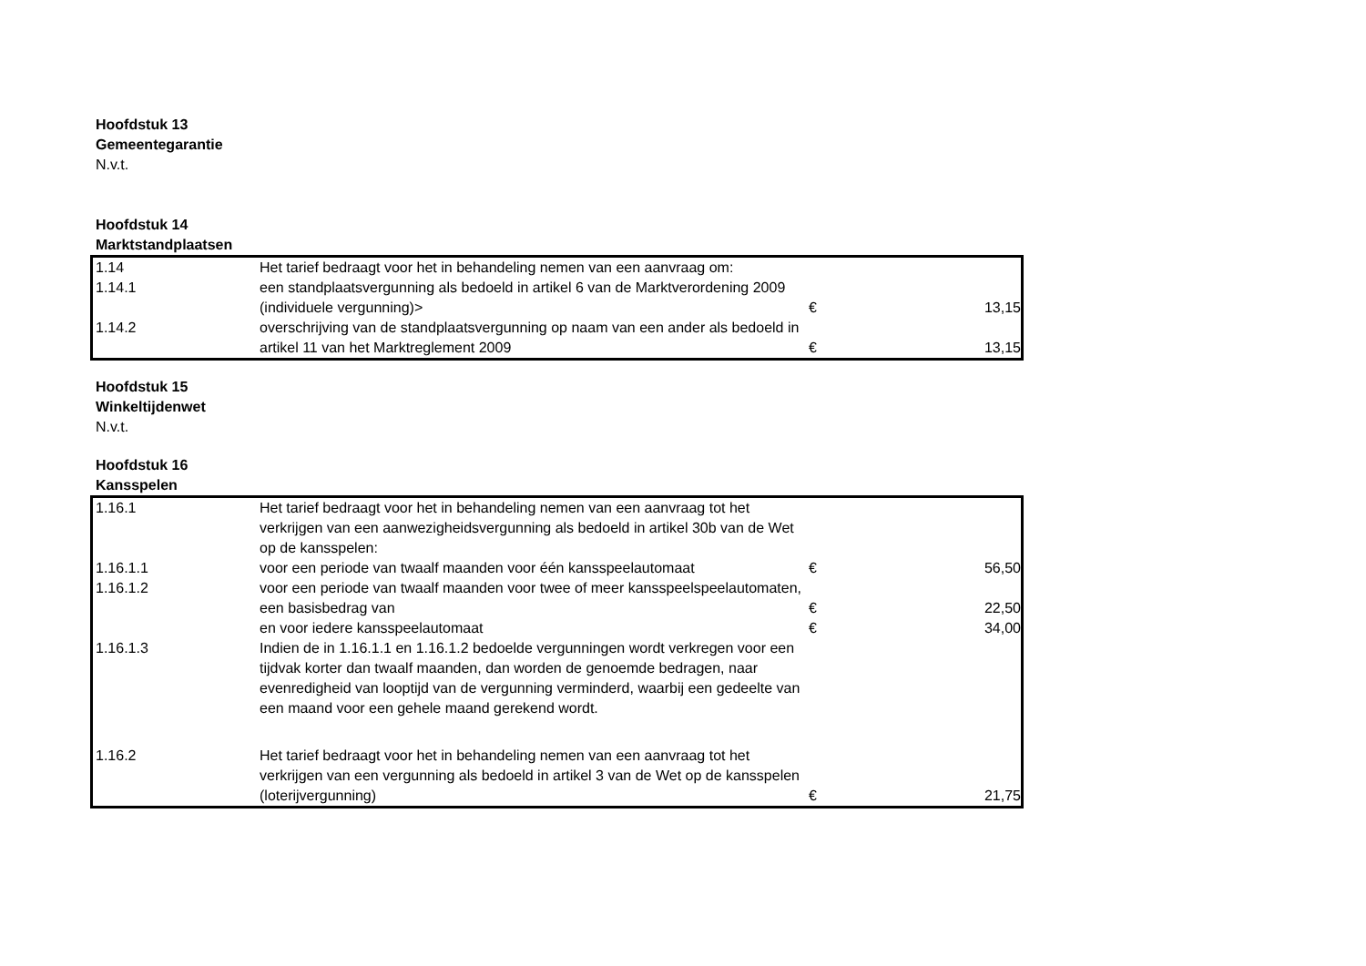Hoofdstuk 13
Gemeentegarantie
N.v.t.
Hoofdstuk 14
Marktstandplaatsen
| 1.14 | Het tarief bedraagt voor het in behandeling nemen van een aanvraag om: | | |
| 1.14.1 | een standplaatsvergunning als bedoeld in artikel 6 van de Marktverordening 2009 (individuele vergunning)> | € | 13,15 |
| 1.14.2 | overschrijving van de standplaatsvergunning op naam van een ander als bedoeld in artikel 11 van het Marktreglement 2009 | € | 13,15 |
Hoofdstuk 15
Winkeltijdenwet
N.v.t.
Hoofdstuk 16
Kansspelen
| 1.16.1 | Het tarief bedraagt voor het in behandeling nemen van een aanvraag tot het verkrijgen van een aanwezigheidsvergunning als bedoeld in artikel 30b van de Wet op de kansspelen: | | |
| 1.16.1.1 | voor een periode van twaalf maanden voor één kansspeelautomaat | € | 56,50 |
| 1.16.1.2 | voor een periode van twaalf maanden voor twee of meer kansspeelspeelautomaten, een basisbedrag van | € | 22,50 |
| | en voor iedere kansspeelautomaat | € | 34,00 |
| 1.16.1.3 | Indien de in 1.16.1.1 en 1.16.1.2 bedoelde vergunningen wordt verkregen voor een tijdvak korter dan twaalf maanden, dan worden de genoemde bedragen, naar evenredigheid van looptijd van de vergunning verminderd, waarbij een gedeelte van een maand voor een gehele maand gerekend wordt. | | |
| 1.16.2 | Het tarief bedraagt voor het in behandeling nemen van een aanvraag tot het verkrijgen van een vergunning als bedoeld in artikel 3 van de Wet op de kansspelen (loterijvergunning) | € | 21,75 |